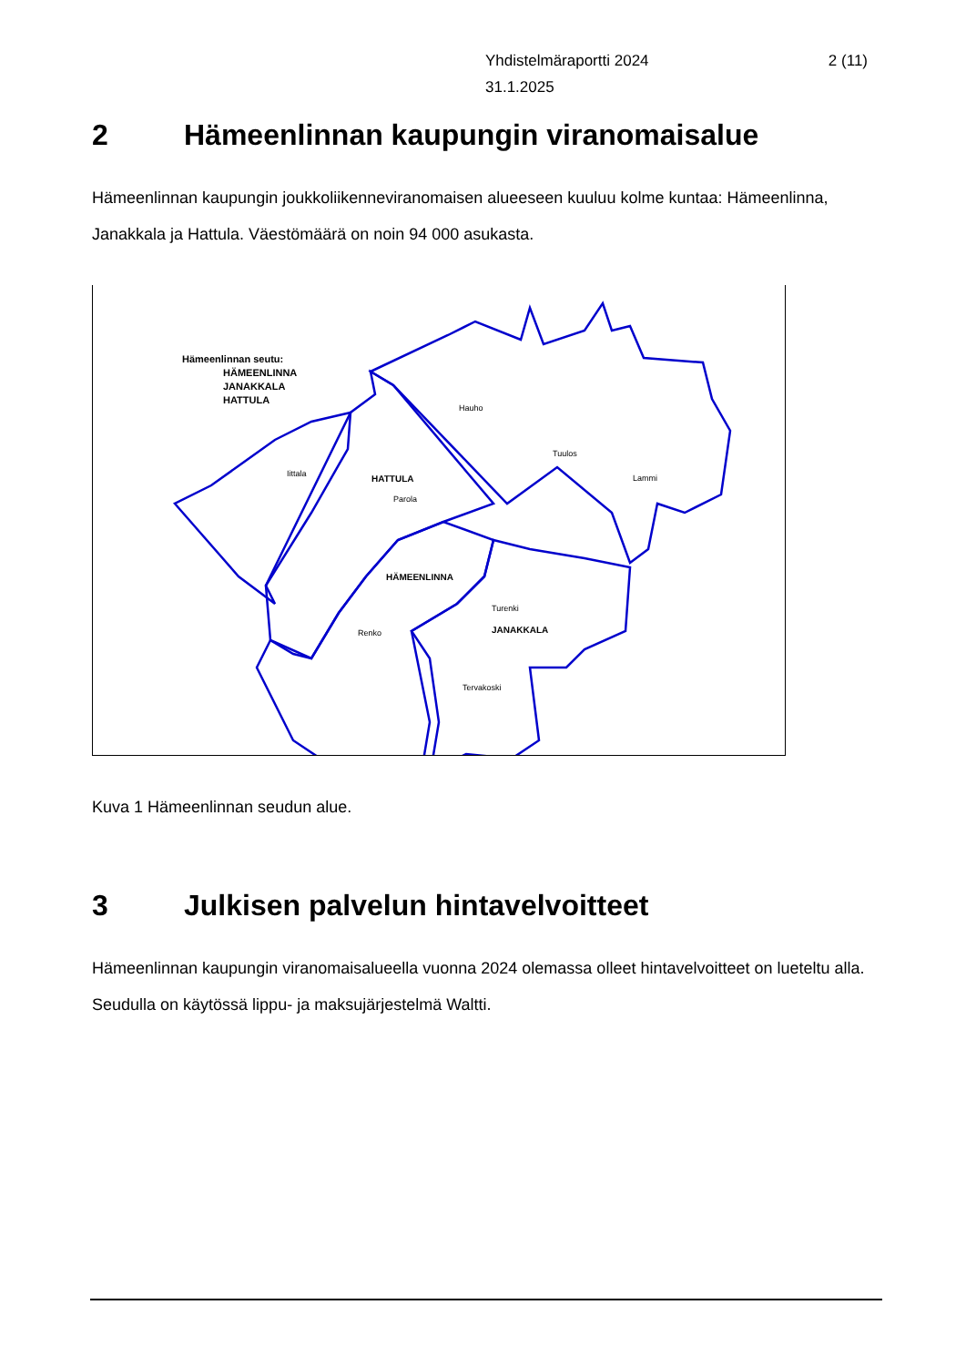Yhdistelmäraportti 2024
31.1.2025
2 (11)
2 Hämeenlinnan kaupungin viranomaisalue
Hämeenlinnan kaupungin joukkoliikenneviranomaisen alueeseen kuuluu kolme kuntaa: Hämeenlinna, Janakkala ja Hattula. Väestömäärä on noin 94 000 asukasta.
Hämeenlinnan seutu:
HÄMEENLINNA
JANAKKALA
HATTULA
Hauho
Tuulos
Lammi
Iittala
HATTULA
Parola
HÄMEENLINNA
Turenki
JANAKKALA
Renko
Tervakoski
Kuva 1 Hämeenlinnan seudun alue.
3 Julkisen palvelun hintavelvoitteet
Hämeenlinnan kaupungin viranomaisalueella vuonna 2024 olemassa olleet hintavelvoitteet on lueteltu alla. Seudulla on käytössä lippu- ja maksujärjestelmä Waltti.